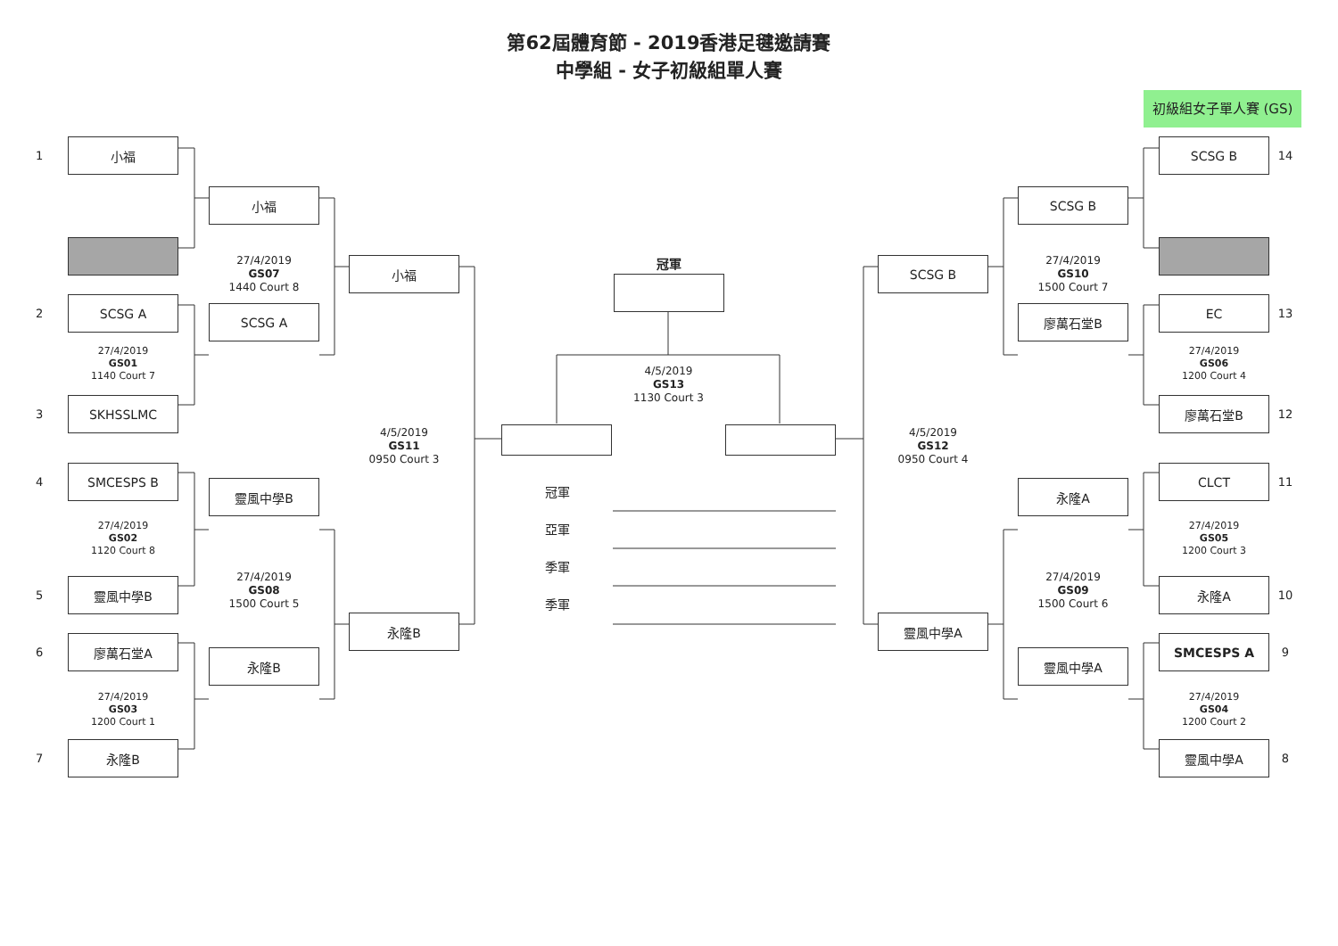第62屆體育節 - 2019香港足毽邀請賽
中學組 - 女子初級組單人賽
初級組女子單人賽 (GS)
1
小福
2
SCSG A
27/4/2019
GS01
1140 Court 7
3
SKHSSLMC
4
SMCESPS B
27/4/2019
GS02
1120 Court 8
5
靈風中學B
6
廖萬石堂A
27/4/2019
GS03
1200 Court 1
7
永隆B
小福
27/4/2019
GS07
1440 Court 8
SCSG A
靈風中學B
27/4/2019
GS08
1500 Court 5
永隆B
小福
4/5/2019
GS11
0950 Court 3
永隆B
冠軍
4/5/2019
GS13
1130 Court 3
冠軍
亞軍
季軍
季軍
SCSG B
4/5/2019
GS12
0950 Court 4
靈風中學A
SCSG B
27/4/2019
GS10
1500 Court 7
廖萬石堂B
永隆A
27/4/2019
GS09
1500 Court 6
靈風中學A
SCSG B
14
EC
13
27/4/2019
GS06
1200 Court 4
廖萬石堂B
12
CLCT
11
27/4/2019
GS05
1200 Court 3
永隆A
10
SMCESPS A
9
27/4/2019
GS04
1200 Court 2
靈風中學A
8